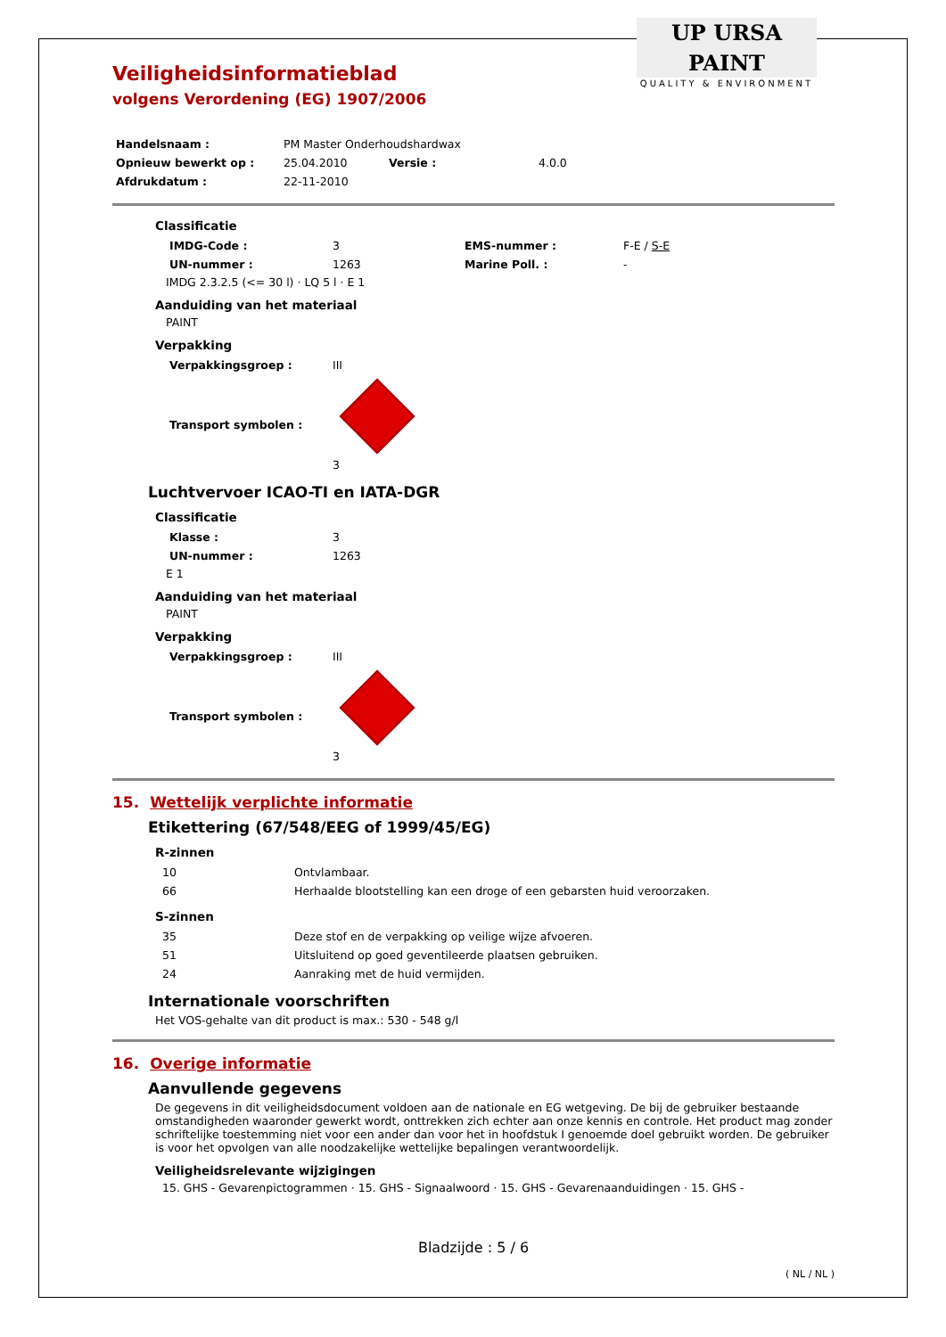UP URSA PAINT
QUALITY & ENVIRONMENT
Veiligheidsinformatieblad
volgens Verordening (EG) 1907/2006
| Handelsnaam : | PM Master Onderhoudshardwax | | |
| Opnieuw bewerkt op : | 25.04.2010 | Versie : | 4.0.0 |
| Afdrukdatum : | 22-11-2010 | | |
Classificatie
| IMDG-Code : | 3 | EMS-nummer : | F-E / S-E |
| UN-nummer : | 1263 | Marine Poll. : | - |
IMDG 2.3.2.5 (<= 30 l) · LQ 5 l · E 1
Aanduiding van het materiaal
PAINT
Verpakking
| Verpakkingsgroep : | III |
| Transport symbolen : | 3 |
Luchtvervoer ICAO-TI en IATA-DGR
Classificatie
| Klasse : | 3 |
| UN-nummer : | 1263 |
E 1
Aanduiding van het materiaal
PAINT
Verpakking
| Verpakkingsgroep : | III |
| Transport symbolen : | 3 |
15. Wettelijk verplichte informatie
Etikettering (67/548/EEG of 1999/45/EG)
R-zinnen
| 10 | Ontvlambaar. |
| 66 | Herhaalde blootstelling kan een droge of een gebarsten huid veroorzaken. |
S-zinnen
| 35 | Deze stof en de verpakking op veilige wijze afvoeren. |
| 51 | Uitsluitend op goed geventileerde plaatsen gebruiken. |
| 24 | Aanraking met de huid vermijden. |
Internationale voorschriften
Het VOS-gehalte van dit product is max.: 530 - 548 g/l
16. Overige informatie
Aanvullende gegevens
De gegevens in dit veiligheidsdocument voldoen aan de nationale en EG wetgeving. De bij de gebruiker bestaande omstandigheden waaronder gewerkt wordt, onttrekken zich echter aan onze kennis en controle. Het product mag zonder schriftelijke toestemming niet voor een ander dan voor het in hoofdstuk I genoemde doel gebruikt worden. De gebruiker is voor het opvolgen van alle noodzakelijke wettelijke bepalingen verantwoordelijk.
Veiligheidsrelevante wijzigingen
15. GHS - Gevarenpictogrammen · 15. GHS - Signaalwoord · 15. GHS - Gevarenaanduidingen · 15. GHS -
Bladzijde : 5 / 6
( NL / NL )